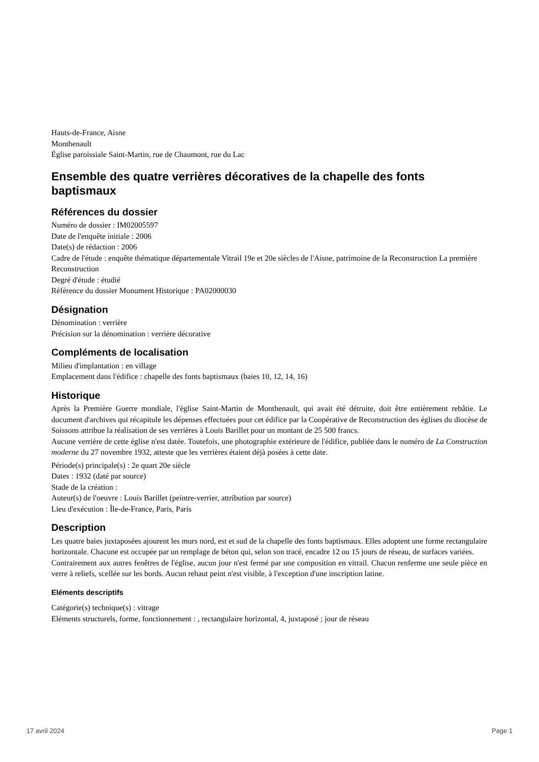Hauts-de-France, Aisne
Monthenault
Église paroissiale Saint-Martin, rue de Chaumont, rue du Lac
Ensemble des quatre verrières décoratives de la chapelle des fonts baptismaux
Références du dossier
Numéro de dossier : IM02005597
Date de l'enquête initiale : 2006
Date(s) de rédaction : 2006
Cadre de l'étude : enquête thématique départementale Vitrail 19e et 20e siècles de l'Aisne, patrimoine de la Reconstruction La première Reconstruction
Degré d'étude : étudié
Référence du dossier Monument Historique : PA02000030
Désignation
Dénomination : verrière
Précision sur la dénomination : verrière décorative
Compléments de localisation
Milieu d'implantation : en village
Emplacement dans l'édifice : chapelle des fonts baptismaux (baies 10, 12, 14, 16)
Historique
Après la Première Guerre mondiale, l'église Saint-Martin de Monthenault, qui avait été détruite, doit être entièrement rebâtie. Le document d'archives qui récapitule les dépenses effectuées pour cet édifice par la Coopérative de Reconstruction des églises du diocèse de Soissons attribue la réalisation de ses verrières à Louis Barillet pour un montant de 25 500 francs.
Aucune verrière de cette église n'est datée. Toutefois, une photographie extérieure de l'édifice, publiée dans le numéro de La Construction moderne du 27 novembre 1932, atteste que les verrières étaient déjà posées à cette date.
Période(s) principale(s) : 2e quart 20e siècle
Dates : 1932 (daté par source)
Stade de la création :
Auteur(s) de l'oeuvre : Louis Barillet (peintre-verrier, attribution par source)
Lieu d'exécution : Île-de-France, Paris, Paris
Description
Les quatre baies juxtaposées ajourent les murs nord, est et sud de la chapelle des fonts baptismaux. Elles adoptent une forme rectangulaire horizontale. Chacune est occupée par un remplage de béton qui, selon son tracé, encadre 12 ou 15 jours de réseau, de surfaces variées.
Contrairement aux autres fenêtres de l'église, aucun jour n'est fermé par une composition en vitrail. Chacun renferme une seule pièce en verre à reliefs, scellée sur les bords. Aucun rehaut peint n'est visible, à l'exception d'une inscription latine.
Eléments descriptifs
Catégorie(s) technique(s) : vitrage
Eléments structurels, forme, fonctionnement : , rectangulaire horizontal, 4, juxtaposé ; jour de réseau
17 avril 2024 Page 1